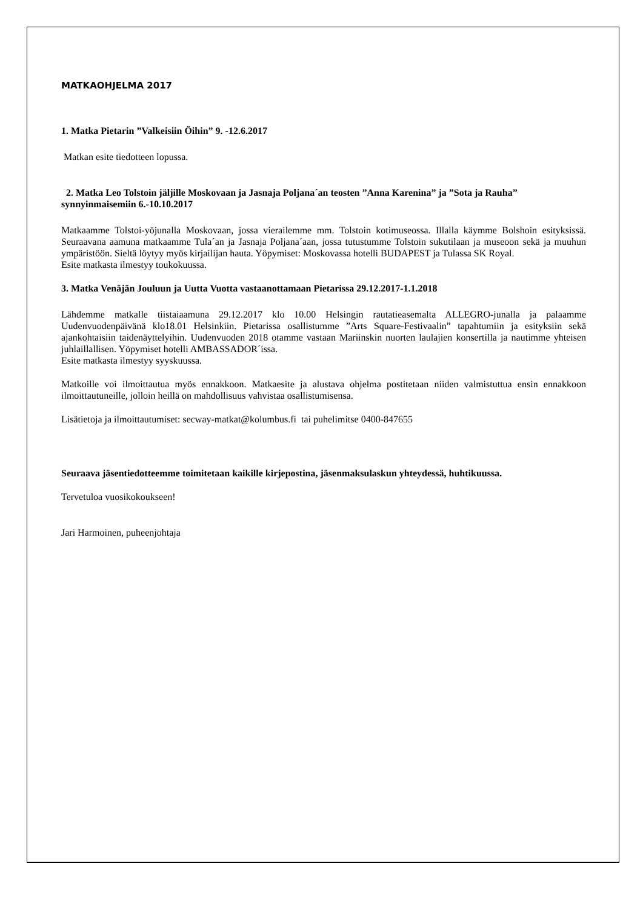MATKAOHJELMA 2017
1. Matka Pietarin ”Valkeisiin Öihin” 9. -12.6.2017
Matkan esite tiedotteen lopussa.
2. Matka Leo Tolstoin jäljille Moskovaan ja Jasnaja Poljana´an teosten ”Anna Karenina” ja ”Sota ja Rauha” synnyinmaisemiin 6.-10.10.2017
Matkaamme Tolstoi-yöjunalla Moskovaan, jossa vierailemme mm. Tolstoin kotimuseossa. Illalla käymme Bolshoin esityksissä. Seuraavana aamuna matkaamme Tula´an ja Jasnaja Poljana´aan, jossa tutustumme Tolstoin sukutilaan ja museoon sekä ja muuhun ympäristöön. Sieltä löytyy myös kirjailijan hauta. Yöpymiset: Moskovassa hotelli BUDAPEST ja Tulassa SK Royal.
Esite matkasta ilmestyy toukokuussa.
3. Matka Venäjän Jouluun ja Uutta Vuotta vastaanottamaan Pietarissa 29.12.2017-1.1.2018
Lähdemme matkalle tiistaiaamuna 29.12.2017 klo 10.00 Helsingin rautatieasemalta ALLEGRO-junalla ja palaamme Uudenvuodenpäivänä klo18.01 Helsinkiin. Pietarissa osallistumme ”Arts Square-Festivaalin” tapahtumiin ja esityksiin sekä ajankohtaisiin taidenäyttelyihin. Uudenvuoden 2018 otamme vastaan Mariinskin nuorten laulajien konsertilla ja nautimme yhteisen juhlaillallisen. Yöpymiset hotelli AMBASSADOR´issa.
Esite matkasta ilmestyy syyskuussa.
Matkoille voi ilmoittautua myös ennakkoon. Matkaesite ja alustava ohjelma postitetaan niiden valmistuttua ensin ennakkoon ilmoittautuneille, jolloin heillä on mahdollisuus vahvistaa osallistumisensa.
Lisätietoja ja ilmoittautumiset: secway-matkat@kolumbus.fi tai puhelimitse 0400-847655
Seuraava jäsentiedotteemme toimitetaan kaikille kirjepostina, jäsenmaksulaskun yhteydessä, huhtikuussa.
Tervetuloa vuosikokoukseen!
Jari Harmoinen, puheenjohtaja